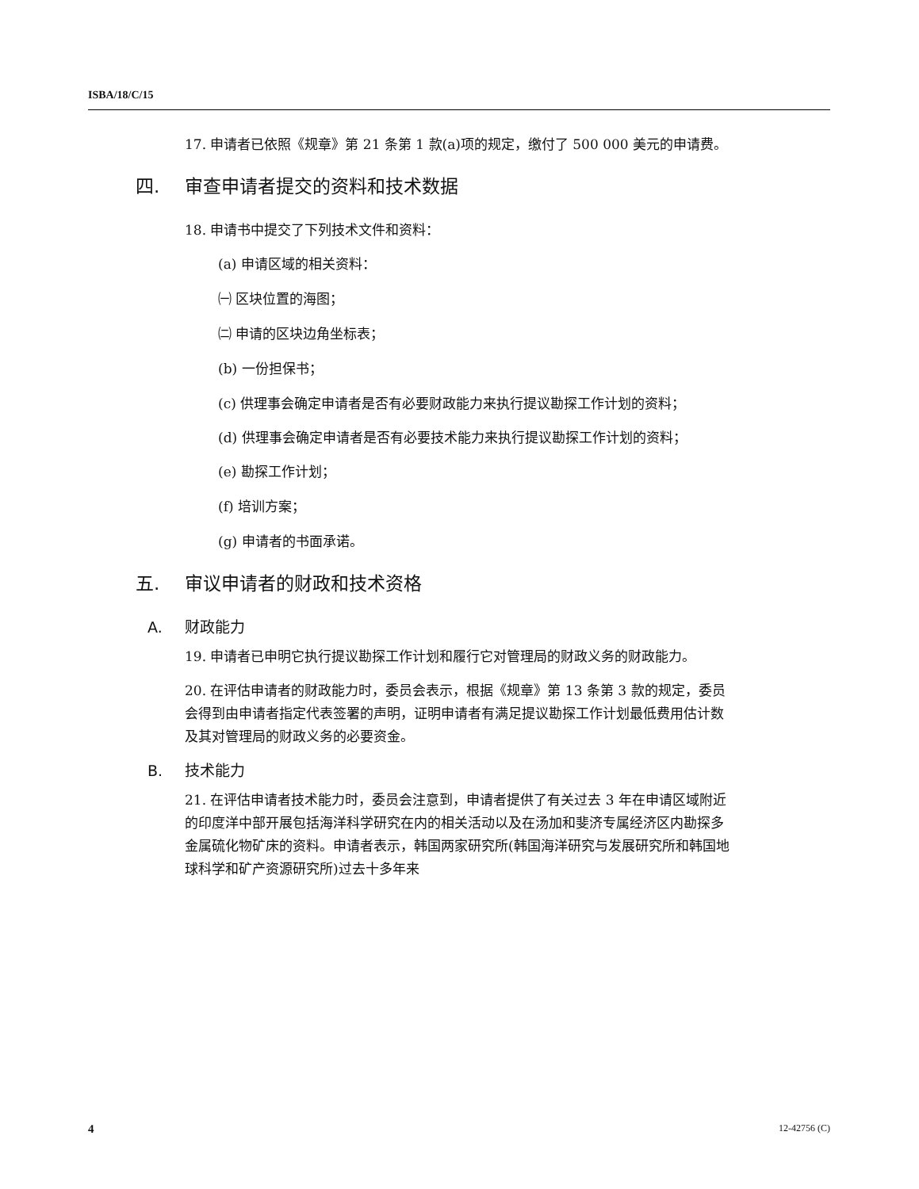ISBA/18/C/15
17. 申请者已依照《规章》第 21 条第 1 款(a)项的规定，缴付了 500 000 美元的申请费。
四. 审查申请者提交的资料和技术数据
18. 申请书中提交了下列技术文件和资料：
(a) 申请区域的相关资料：
㈠ 区块位置的海图；
㈡ 申请的区块边角坐标表；
(b) 一份担保书；
(c) 供理事会确定申请者是否有必要财政能力来执行提议勘探工作计划的资料；
(d) 供理事会确定申请者是否有必要技术能力来执行提议勘探工作计划的资料；
(e) 勘探工作计划；
(f) 培训方案；
(g) 申请者的书面承诺。
五. 审议申请者的财政和技术资格
A. 财政能力
19. 申请者已申明它执行提议勘探工作计划和履行它对管理局的财政义务的财政能力。
20. 在评估申请者的财政能力时，委员会表示，根据《规章》第 13 条第 3 款的规定，委员会得到由申请者指定代表签署的声明，证明申请者有满足提议勘探工作计划最低费用估计数及其对管理局的财政义务的必要资金。
B. 技术能力
21. 在评估申请者技术能力时，委员会注意到，申请者提供了有关过去 3 年在申请区域附近的印度洋中部开展包括海洋科学研究在内的相关活动以及在汤加和斐济专属经济区内勘探多金属硫化物矿床的资料。申请者表示，韩国两家研究所(韩国海洋研究与发展研究所和韩国地球科学和矿产资源研究所)过去十多年来
4 12-42756 (C)